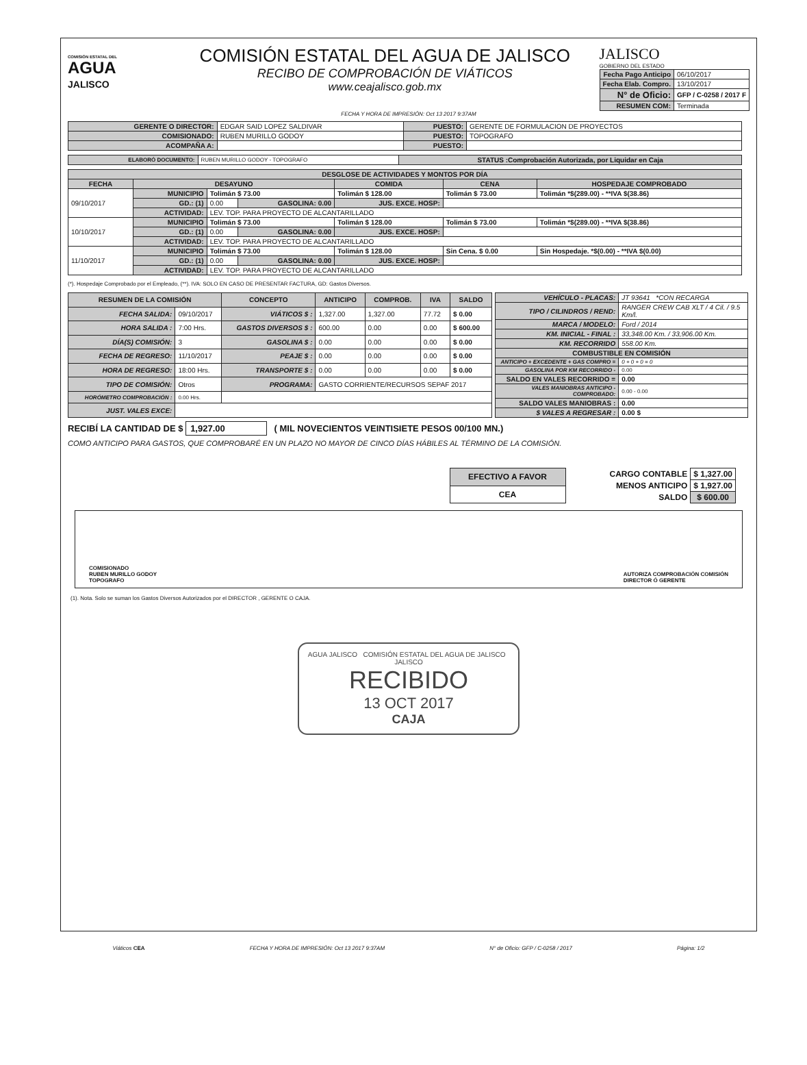COMISIÓN ESTATAL DEL
AGUA
JALISCO
COMISIÓN ESTATAL DEL AGUA DE JALISCO
RECIBO DE COMPROBACIÓN DE VIÁTICOS
www.ceajalisco.gob.mx
JALISCO
GOBIERNO DEL ESTADO
| Fecha Pago Anticipo | 06/10/2017 |
| Fecha Elab. Compro. | 13/10/2017 |
| N° de Oficio: | GFP / C-0258 / 2017 F |
| RESUMEN COM: | Terminada |
FECHA Y HORA DE IMPRESIÓN: Oct 13 2017 9:37AM
| GERENTE O DIRECTOR: | EDGAR SAID LOPEZ SALDIVAR | PUESTO: | GERENTE DE FORMULACION DE PROYECTOS |
| COMISIONADO: | RUBEN MURILLO GODOY | PUESTO: | TOPOGRAFO |
| ACOMPAÑA A: | | PUESTO: | |
| ELABORÓ DOCUMENTO: | RUBEN MURILLO GODOY - TOPOGRAFO | STATUS :Comprobación Autorizada, por Liquidar en Caja |
| DESGLOSE DE ACTIVIDADES Y MONTOS POR DÍA | | | | | | |
| --- | --- | --- | --- | --- | --- | --- |
| FECHA | DESAYUNO | | | COMIDA | CENA | HOSPEDAJE COMPROBADO |
| 09/10/2017 | MUNICIPIO | Tolimán $ 73.00 | | Tolimán $ 128.00 | Tolimán $ 73.00 | Tolimán *$(289.00) - **IVA $(38.86) |
| | GD.: (1) | 0.00 | GASOLINA: 0.00 | JUS. EXCE. HOSP: | | |
| | ACTIVIDAD: | LEV. TOP. PARA PROYECTO DE ALCANTARILLADO | | | | |
| 10/10/2017 | MUNICIPIO | Tolimán $ 73.00 | | Tolimán $ 128.00 | Tolimán $ 73.00 | Tolimán *$(289.00) - **IVA $(38.86) |
| | GD.: (1) | 0.00 | GASOLINA: 0.00 | JUS. EXCE. HOSP: | | |
| | ACTIVIDAD: | LEV. TOP. PARA PROYECTO DE ALCANTARILLADO | | | | |
| 11/10/2017 | MUNICIPIO | Tolimán $ 73.00 | | Tolimán $ 128.00 | Sin Cena. $ 0.00 | Sin Hospedaje. *$(0.00) - **IVA $(0.00) |
| | GD.: (1) | 0.00 | GASOLINA: 0.00 | JUS. EXCE. HOSP: | | |
| | ACTIVIDAD: | LEV. TOP. PARA PROYECTO DE ALCANTARILLADO | | | | |
(*). Hospedaje Comprobado por el Empleado, (**). IVA: SOLO EN CASO DE PRESENTAR FACTURA, GD: Gastos Diversos.
| RESUMEN DE LA COMISIÓN | | CONCEPTO | ANTICIPO | COMPROB. | IVA | SALDO |
| --- | --- | --- | --- | --- | --- | --- |
| FECHA SALIDA: | 09/10/2017 | VIÁTICOS $ : | 1,327.00 | 1,327.00 | 77.72 | $ 0.00 |
| HORA SALIDA : | 7:00 Hrs. | GASTOS DIVERSOS $ : | 600.00 | 0.00 | 0.00 | $ 600.00 |
| DÍA(S) COMISIÓN: | 3 | GASOLINA $ : | 0.00 | 0.00 | 0.00 | $ 0.00 |
| FECHA DE REGRESO: | 11/10/2017 | PEAJE $ : | 0.00 | 0.00 | 0.00 | $ 0.00 |
| HORA DE REGRESO: | 18:00 Hrs. | TRANSPORTE $ : | 0.00 | 0.00 | 0.00 | $ 0.00 |
| TIPO DE COMISIÓN: | Otros | PROGRAMA: | GASTO CORRIENTE/RECURSOS SEPAF 2017 | | | |
| HORÓMETRO COMPROBACIÓN : | 0.00 Hrs. | | | | | |
| JUST. VALES EXCE: | | | | | | |
| VEHÍCULO - PLACAS: | JT 93641 *CON RECARGA |
| TIPO / CILINDROS / REND: | RANGER CREW CAB XLT / 4 Cil. / 9.5 Km/l. |
| MARCA / MODELO: | Ford / 2014 |
| KM. INICIAL - FINAL : | 33,348.00 Km. / 33,906.00 Km. |
| KM. RECORRIDO | 558.00 Km. |
| COMBUSTIBLE EN COMISIÓN | |
| ANTICIPO + EXCEDENTE + GAS COMPRO = | 0 + 0 + 0 = 0 |
| GASOLINA POR KM RECORRIDO - | 0.00 |
| SALDO EN VALES RECORRIDO = | 0.00 |
| VALES MANIOBRAS ANTICIPO - COMPROBADO: | 0.00 - 0.00 |
| SALDO VALES MANIOBRAS : | 0.00 |
| $ VALES A REGRESAR : | 0.00 $ |
RECIBÍ LA CANTIDAD DE $ 1,927.00 ( MIL NOVECIENTOS VEINTISIETE PESOS 00/100 MN.)
COMO ANTICIPO PARA GASTOS, QUE COMPROBARÉ EN UN PLAZO NO MAYOR DE CINCO DÍAS HÁBILES AL TÉRMINO DE LA COMISIÓN.
| EFECTIVO A FAVOR |
| CEA |
| CARGO CONTABLE | $ 1,327.00 |
| MENOS ANTICIPO | $ 1,927.00 |
| SALDO | $ 600.00 |
COMISIONADO
RUBEN MURILLO GODOY
TOPOGRAFO
AUTORIZA COMPROBACIÓN COMISIÓN
DIRECTOR Ó GERENTE
(1). Nota. Solo se suman los Gastos Diversos Autorizados por el DIRECTOR , GERENTE O CAJA.
AGUA JALISCO COMISIÓN ESTATAL DEL AGUA DE JALISCO JALISCO
RECIBIDO
13 OCT 2017
CAJA
Viáticos CEA FECHA Y HORA DE IMPRESIÓN: Oct 13 2017 9:37AM N° de Oficio: GFP / C-0258 / 2017 Página: 1/2